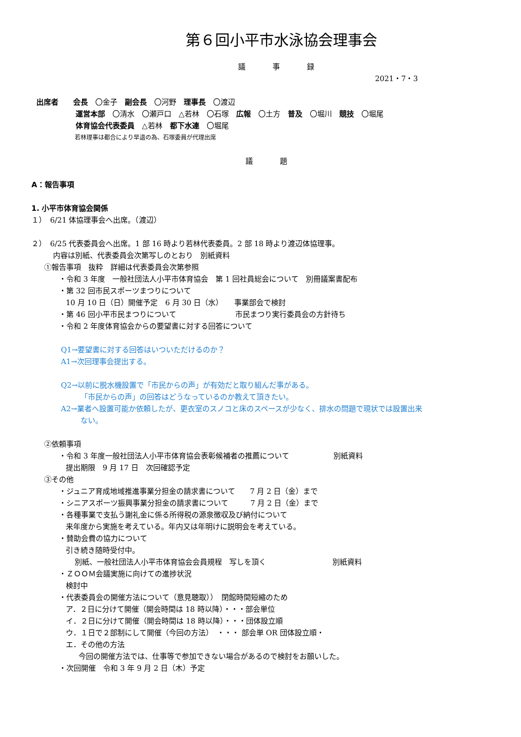第６回小平市水泳協会理事会
議　事　録
2021・7・3
出席者　　会長　〇金子　副会長　〇河野　理事長　〇渡辺
運営本部　〇清水　〇瀬戸口　△若林　〇石塚　広報　〇土方　普及　〇堀川　競技　〇堀尾
体育協会代表委員　△若林　都下水連　〇堀尾
若林理事は都合により早退の為、石塚委員が代理出席
議　題
A：報告事項
1. 小平市体育協会関係
１）　6/21 体協理事会へ出席。（渡辺）
２）　6/25 代表委員会へ出席。1 部 16 時より若林代表委員。2 部 18 時より渡辺体協理事。
内容は別紙、代表委員会次第写しのとおり　別紙資料
①報告事項　抜粋　詳細は代表委員会次第参照
・令和 3 年度　一般社団法人小平市体育協会　第 1 回社員総会について　別冊議案書配布
・第 32 回市民スポーツまつりについて
10 月 10 日（日）開催予定　6 月 30 日（水）　　事業部会で検討
・第 46 回小平市民まつりについて　　　　　　　　市民まつり実行委員会の方針待ち
・令和 2 年度体育協会からの要望書に対する回答について
Q1→要望書に対する回答はいついただけるのか？
A1→次回理事会提出する。
Q2→以前に脱水機設置で「市民からの声」が有効だと取り組んだ事がある。
「市民からの声」の回答はどうなっているのか教えて頂きたい。
A2→業者へ設置可能か依頼したが、更衣室のスノコと床のスペースが少なく、排水の問題で現状では設置出来
ない。
②依頼事項
・令和 3 年度一般社団法人小平市体育協会表彰候補者の推薦について　　　　　　別紙資料
提出期限　9 月 17 日　次回確認予定
③その他
・ジュニア育成地域推進事業分担金の請求書について　　7 月 2 日（金）まで
・シニアスポーツ振興事業分担金の請求書について　　　7 月 2 日（金）まで
・各種事業で支払う謝礼金に係る所得税の源泉徴収及び納付について
来年度から実施を考えている。年内又は年明けに説明会を考えている。
・賛助会費の協力について
引き続き随時受付中。
別紙、一般社団法人小平市体育協会会員規程　写しを頂く　　　　　　　　　別紙資料
・ＺＯＯＭ会議実施に向けての進捗状況
検討中
・代表委員会の開催方法について（意見聴取））　閉館時間短縮のため
ア．２日に分けて開催（開会時間は 18 時以降）・・・部会単位
イ．２日に分けて開催（開会時間は 18 時以降）・・・団体設立順
ウ．１日で２部制にして開催（今回の方法）　・・・ 部会単 OR 団体設立順・
エ．その他の方法
今回の開催方法では、仕事等で参加できない場合があるので検討をお願いした。
・次回開催　令和 3 年 9 月 2 日（木）予定